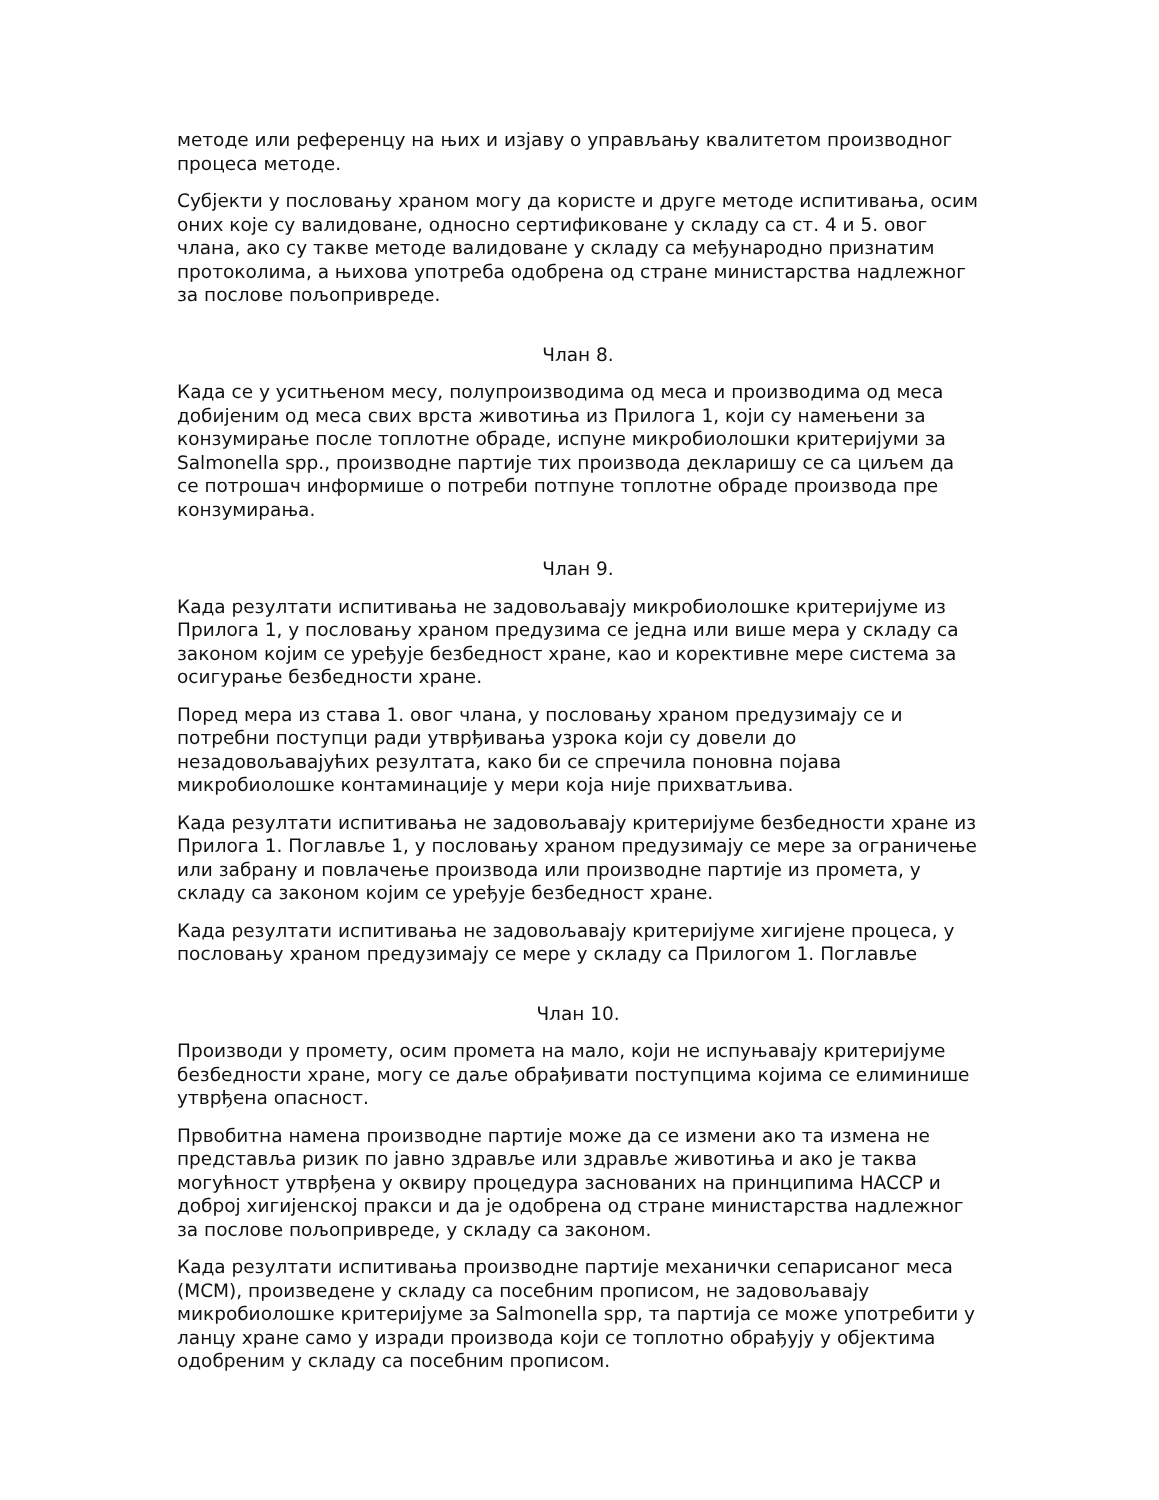методе или референцу на њих и изјаву о управљању квалитетом производног процеса методе.
Субјекти у пословању храном могу да користе и друге методе испитивања, осим оних које су валидоване, односно сертификоване у складу са ст. 4 и 5. овог члана, ако су такве методе валидоване у складу са међународно признатим протоколима, а њихова употреба одобрена од стране министарства надлежног за послове пољопривреде.
Члан 8.
Када се у уситњеном месу, полупроизводима од меса и производима од меса добијеним од меса свих врста животиња из Прилога 1, који су намењени за конзумирање после топлотне обраде, испуне микробиолошки критеријуми за Salmonella spp., производне партије тих производа декларишу се са циљем да се потрошач информише о потреби потпуне топлотне обраде производа пре конзумирања.
Члан 9.
Када резултати испитивања не задовољавају микробиолошке критеријуме из Прилога 1, у пословању храном предузима се једна или више мера у складу са законом којим се уређује безбедност хране, као и корективне мере система за осигурање безбедности хране.
Поред мера из става 1. овог члана, у пословању храном предузимају се и потребни поступци ради утврђивања узрока који су довели до незадовољавајућих резултата, како би се спречила поновна појава микробиолошке контаминације у мери која није прихватљива.
Када резултати испитивања не задовољавају критеријуме безбедности хране из Прилога 1. Поглавље 1, у пословању храном предузимају се мере за ограничење или забрану и повлачење производа или производне партије из промета, у складу са законом којим се уређује безбедност хране.
Када резултати испитивања не задовољавају критеријуме хигијене процеса, у пословању храном предузимају се мере у складу са Прилогом 1. Поглавље
Члан 10.
Производи у промету, осим промета на мало, који не испуњавају критеријуме безбедности хране, могу се даље обрађивати поступцима којима се елиминише утврђена опасност.
Првобитна намена производне партије може да се измени ако та измена не представља ризик по јавно здравље или здравље животиња и ако је таква могућност утврђена у оквиру процедура заснованих на принципима HACCP и доброј хигијенској пракси и да је одобрена од стране министарства надлежног за послове пољопривреде, у складу са законом.
Када резултати испитивања производне партије механички сепарисаног меса (MCM), произведене у складу са посебним прописом, не задовољавају микробиолошке критеријуме за Salmonella spp, та партија се може употребити у ланцу хране само у изради производа који се топлотно обрађују у објектима одобреним у складу са посебним прописом.